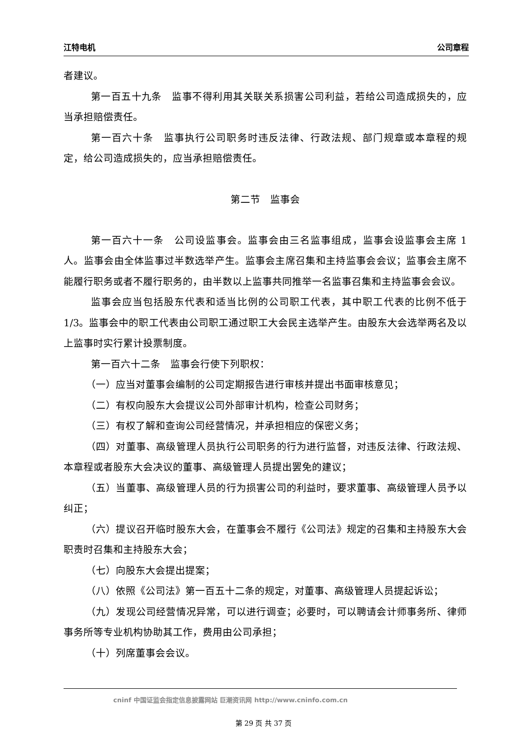江特电机 公司章程
者建议。
第一百五十九条　监事不得利用其关联关系损害公司利益，若给公司造成损失的，应当承担赔偿责任。
第一百六十条　监事执行公司职务时违反法律、行政法规、部门规章或本章程的规定，给公司造成损失的，应当承担赔偿责任。
第二节　监事会
第一百六十一条　公司设监事会。监事会由三名监事组成，监事会设监事会主席 1 人。监事会由全体监事过半数选举产生。监事会主席召集和主持监事会会议；监事会主席不能履行职务或者不履行职务的，由半数以上监事共同推举一名监事召集和主持监事会会议。
监事会应当包括股东代表和适当比例的公司职工代表，其中职工代表的比例不低于 1/3。监事会中的职工代表由公司职工通过职工大会民主选举产生。由股东大会选举两名及以上监事时实行累计投票制度。
第一百六十二条　监事会行使下列职权：
（一）应当对董事会编制的公司定期报告进行审核并提出书面审核意见；
（二）有权向股东大会提议公司外部审计机构，检查公司财务；
（三）有权了解和查询公司经营情况，并承担相应的保密义务；
（四）对董事、高级管理人员执行公司职务的行为进行监督，对违反法律、行政法规、本章程或者股东大会决议的董事、高级管理人员提出罢免的建议；
（五）当董事、高级管理人员的行为损害公司的利益时，要求董事、高级管理人员予以纠正；
（六）提议召开临时股东大会，在董事会不履行《公司法》规定的召集和主持股东大会职责时召集和主持股东大会；
（七）向股东大会提出提案；
（八）依照《公司法》第一百五十二条的规定，对董事、高级管理人员提起诉讼；
（九）发现公司经营情况异常，可以进行调查；必要时，可以聘请会计师事务所、律师事务所等专业机构协助其工作，费用由公司承担；
（十）列席董事会会议。
cninf 中国证监会指定信息披露网站 巨潮资讯网 http://www.cninfo.com.cn
第 29 页 共 37 页